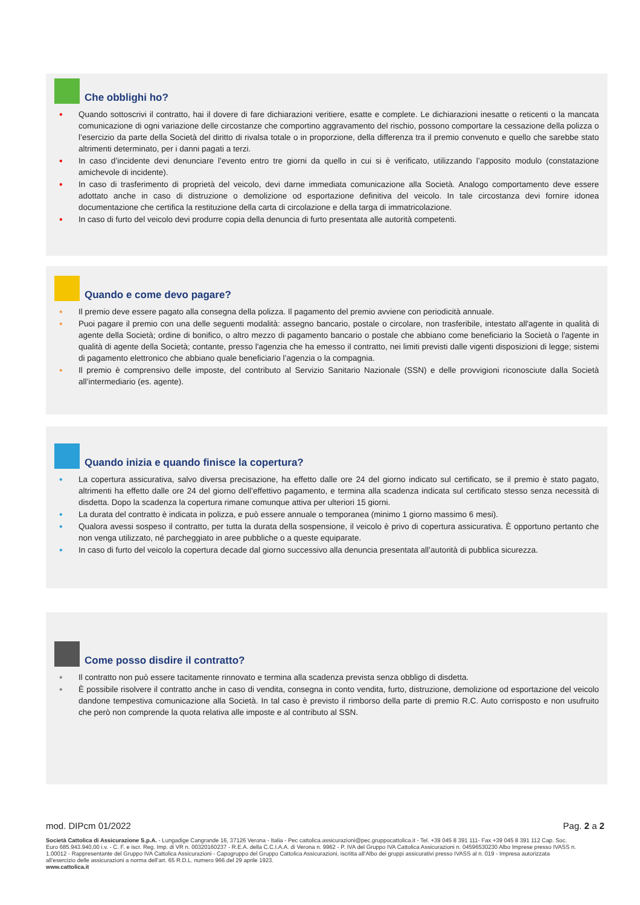Che obblighi ho?
• Quando sottoscrivi il contratto, hai il dovere di fare dichiarazioni veritiere, esatte e complete. Le dichiarazioni inesatte o reticenti o la mancata comunicazione di ogni variazione delle circostanze che comportino aggravamento del rischio, possono comportare la cessazione della polizza o l’esercizio da parte della Società del diritto di rivalsa totale o in proporzione, della differenza tra il premio convenuto e quello che sarebbe stato altrimenti determinato, per i danni pagati a terzi.
• In caso d’incidente devi denunciare l’evento entro tre giorni da quello in cui si è verificato, utilizzando l’apposito modulo (constatazione amichevole di incidente).
• In caso di trasferimento di proprietà del veicolo, devi darne immediata comunicazione alla Società. Analogo comportamento deve essere adottato anche in caso di distruzione o demolizione od esportazione definitiva del veicolo. In tale circostanza devi fornire idonea documentazione che certifica la restituzione della carta di circolazione e della targa di immatricolazione.
• In caso di furto del veicolo devi produrre copia della denuncia di furto presentata alle autorità competenti.
Quando e come devo pagare?
• Il premio deve essere pagato alla consegna della polizza. Il pagamento del premio avviene con periodicità annuale.
• Puoi pagare il premio con una delle seguenti modalità: assegno bancario, postale o circolare, non trasferibile, intestato all'agente in qualità di agente della Società; ordine di bonifico, o altro mezzo di pagamento bancario o postale che abbiano come beneficiario la Società o l'agente in qualità di agente della Società; contante, presso l'agenzia che ha emesso il contratto, nei limiti previsti dalle vigenti disposizioni di legge; sistemi di pagamento elettronico che abbiano quale beneficiario l’agenzia o la compagnia.
• Il premio è comprensivo delle imposte, del contributo al Servizio Sanitario Nazionale (SSN) e delle provvigioni riconosciute dalla Società all’intermediario (es. agente).
Quando inizia e quando finisce la copertura?
• La copertura assicurativa, salvo diversa precisazione, ha effetto dalle ore 24 del giorno indicato sul certificato, se il premio è stato pagato, altrimenti ha effetto dalle ore 24 del giorno dell’effettivo pagamento, e termina alla scadenza indicata sul certificato stesso senza necessità di disdetta. Dopo la scadenza la copertura rimane comunque attiva per ulteriori 15 giorni.
• La durata del contratto è indicata in polizza, e può essere annuale o temporanea (minimo 1 giorno massimo 6 mesi).
• Qualora avessi sospeso il contratto, per tutta la durata della sospensione, il veicolo è privo di copertura assicurativa. È opportuno pertanto che non venga utilizzato, né parcheggiato in aree pubbliche o a queste equiparate.
• In caso di furto del veicolo la copertura decade dal giorno successivo alla denuncia presentata all’autorità di pubblica sicurezza.
Come posso disdire il contratto?
• Il contratto non può essere tacitamente rinnovato e termina alla scadenza prevista senza obbligo di disdetta.
• È possibile risolvere il contratto anche in caso di vendita, consegna in conto vendita, furto, distruzione, demolizione od esportazione del veicolo dandone tempestiva comunicazione alla Società. In tal caso è previsto il rimborso della parte di premio R.C. Auto corrisposto e non usufruito che però non comprende la quota relativa alle imposte e al contributo al SSN.
mod. DIPcm 01/2022 Pag. 2 a 2
Società Cattolica di Assicurazione S.p.A. - Lungadige Cangrande 16, 37126 Verona - Italia - Pec cattolica.assicurazioni@pec.gruppocattolica.it - Tel. +39 045 8 391 111- Fax +39 045 8 391 112 Cap. Soc. Euro 685.943.940,00 i.v. - C. F. e iscr. Reg. Imp. di VR n. 00320160237 - R.E.A. della C.C.I.A.A. di Verona n. 9962 - P. IVA del Gruppo IVA Cattolica Assicurazioni n. 04596530230 Albo Imprese presso IVASS n. 1.00012 - Rappresentante del Gruppo IVA Cattolica Assicurazioni - Capogruppo del Gruppo Cattolica Assicurazioni, iscritta all’Albo dei gruppi assicurativi presso IVASS al n. 019 - Impresa autorizzata all’esercizio delle assicurazioni a norma dell’art. 65 R.D.L. numero 966 del 29 aprile 1923.
www.cattolica.it